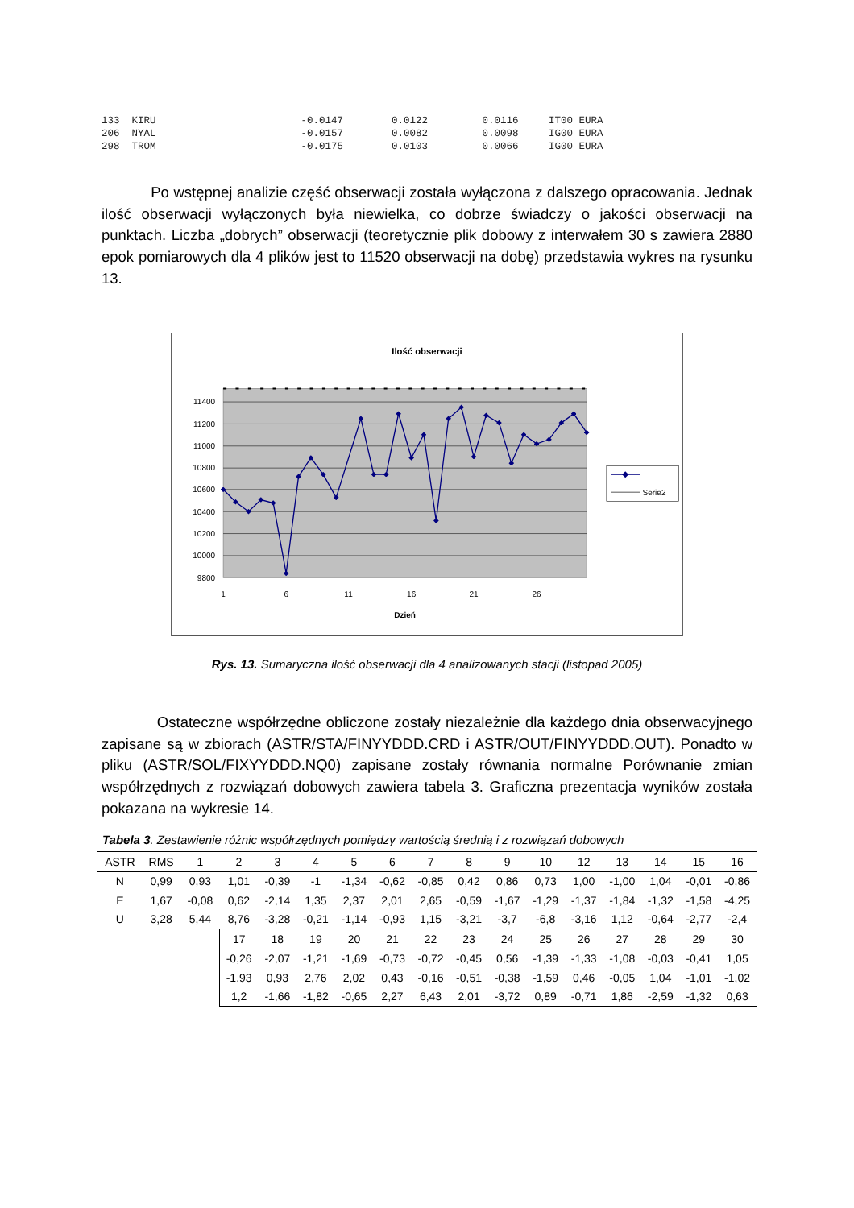133 KIRU -0.0147 0.0122 0.0116 IT00 EURA 206 NYAL -0.0157 0.0082 0.0098 IG00 EURA 298 TROM -0.0175 0.0103 0.0066 IG00 EURA
Po wstępnej analizie część obserwacji została wyłączona z dalszego opracowania. Jednak ilość obserwacji wyłączonych była niewielka, co dobrze świadczy o jakości obserwacji na punktach. Liczba „dobrych” obserwacji (teoretycznie plik dobowy z interwałem 30 s zawiera 2880 epok pomiarowych dla 4 plików jest to 11520 obserwacji na dobę) przedstawia wykres na rysunku 13.
Ilość obserwacji
11400
11200
11000
10800
10600
10400
10200
10000
9800
1
6
11
16
21
26
Dzień
Serie2
Rys. 13. Sumaryczna ilość obserwacji dla 4 analizowanych stacji (listopad 2005)
Ostateczne współrzędne obliczone zostały niezależnie dla każdego dnia obserwacyjnego zapisane są w zbiorach (ASTR/STA/FINYYDDD.CRD i ASTR/OUT/FINYYDDD.OUT). Ponadto w pliku (ASTR/SOL/FIXYYDDD.NQ0) zapisane zostały równania normalne Porównanie zmian współrzędnych z rozwiązań dobowych zawiera tabela 3. Graficzna prezentacja wyników została pokazana na wykresie 14.
Tabela 3. Zestawienie różnic współrzędnych pomiędzy wartością średnią i z rozwiązań dobowych
| ASTR | RMS | 1 | 2 | 3 | 4 | 5 | 6 | 7 | 8 | 9 | 10 | 12 | 13 | 14 | 15 | 16 |
| N | 0,99 | 0,93 | 1,01 | -0,39 | -1 | -1,34 | -0,62 | -0,85 | 0,42 | 0,86 | 0,73 | 1,00 | -1,00 | 1,04 | -0,01 | -0,86 |
| E | 1,67 | -0,08 | 0,62 | -2,14 | 1,35 | 2,37 | 2,01 | 2,65 | -0,59 | -1,67 | -1,29 | -1,37 | -1,84 | -1,32 | -1,58 | -4,25 |
| U | 3,28 | 5,44 | 8,76 | -3,28 | -0,21 | -1,14 | -0,93 | 1,15 | -3,21 | -3,7 | -6,8 | -3,16 | 1,12 | -0,64 | -2,77 | -2,4 |
| | | | 17 | 18 | 19 | 20 | 21 | 22 | 23 | 24 | 25 | 26 | 27 | 28 | 29 | 30 |
| | | | -0,26 | -2,07 | -1,21 | -1,69 | -0,73 | -0,72 | -0,45 | 0,56 | -1,39 | -1,33 | -1,08 | -0,03 | -0,41 | 1,05 |
| | | | -1,93 | 0,93 | 2,76 | 2,02 | 0,43 | -0,16 | -0,51 | -0,38 | -1,59 | 0,46 | -0,05 | 1,04 | -1,01 | -1,02 |
| | | | 1,2 | -1,66 | -1,82 | -0,65 | 2,27 | 6,43 | 2,01 | -3,72 | 0,89 | -0,71 | 1,86 | -2,59 | -1,32 | 0,63 |